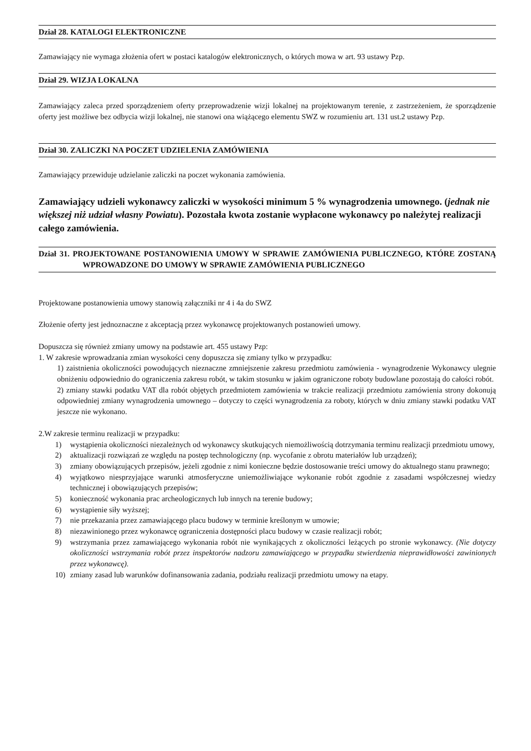Dział 28. KATALOGI ELEKTRONICZNE
Zamawiający nie wymaga złożenia ofert w postaci katalogów elektronicznych, o których mowa w art. 93 ustawy Pzp.
Dział 29. WIZJA LOKALNA
Zamawiający zaleca przed sporządzeniem oferty przeprowadzenie wizji lokalnej na projektowanym terenie, z zastrzeżeniem, że sporządzenie oferty jest możliwe bez odbycia wizji lokalnej, nie stanowi ona wiążącego elementu SWZ w rozumieniu art. 131 ust.2 ustawy Pzp.
Dział 30. ZALICZKI NA POCZET UDZIELENIA ZAMÓWIENIA
Zamawiający przewiduje udzielanie zaliczki na poczet wykonania zamówienia.
Zamawiający udzieli wykonawcy zaliczki w wysokości minimum 5 % wynagrodzenia umownego. (jednak nie większej niż udział własny Powiatu). Pozostała kwota zostanie wypłacone wykonawcy po należytej realizacji całego zamówienia.
Dział 31. PROJEKTOWANE POSTANOWIENIA UMOWY W SPRAWIE ZAMÓWIENIA PUBLICZNEGO, KTÓRE ZOSTANĄ WPROWADZONE DO UMOWY W SPRAWIE ZAMÓWIENIA PUBLICZNEGO
Projektowane postanowienia umowy stanowią załączniki nr 4 i 4a do SWZ
Złożenie oferty jest jednoznaczne z akceptacją przez wykonawcę projektowanych postanowień umowy.
Dopuszcza się również zmiany umowy na podstawie art. 455 ustawy Pzp:
1. W zakresie wprowadzania zmian wysokości ceny dopuszcza się zmiany tylko w przypadku:
1) zaistnienia okoliczności powodujących nieznaczne zmniejszenie zakresu przedmiotu zamówienia - wynagrodzenie Wykonawcy ulegnie obniżeniu odpowiednio do ograniczenia zakresu robót, w takim stosunku w jakim ograniczone roboty budowlane pozostają do całości robót.
2) zmiany stawki podatku VAT dla robót objętych przedmiotem zamówienia w trakcie realizacji przedmiotu zamówienia strony dokonują odpowiedniej zmiany wynagrodzenia umownego – dotyczy to części wynagrodzenia za roboty, których w dniu zmiany stawki podatku VAT jeszcze nie wykonano.
2.W zakresie terminu realizacji w przypadku:
1) wystąpienia okoliczności niezależnych od wykonawcy skutkujących niemożliwością dotrzymania terminu realizacji przedmiotu umowy,
2) aktualizacji rozwiązań ze względu na postęp technologiczny (np. wycofanie z obrotu materiałów lub urządzeń);
3) zmiany obowiązujących przepisów, jeżeli zgodnie z nimi konieczne będzie dostosowanie treści umowy do aktualnego stanu prawnego;
4) wyjątkowo niesprzyjające warunki atmosferyczne uniemożliwiające wykonanie robót zgodnie z zasadami współczesnej wiedzy technicznej i obowiązujących przepisów;
5) konieczność wykonania prac archeologicznych lub innych na terenie budowy;
6) wystąpienie siły wyższej;
7) nie przekazania przez zamawiającego placu budowy w terminie kreślonym w umowie;
8) niezawinionego przez wykonawcę ograniczenia dostępności placu budowy w czasie realizacji robót;
9) wstrzymania przez zamawiającego wykonania robót nie wynikających z okoliczności leżących po stronie wykonawcy. (Nie dotyczy okoliczności wstrzymania robót przez inspektorów nadzoru zamawiającego w przypadku stwierdzenia nieprawidłowości zawinionych przez wykonawcę).
10) zmiany zasad lub warunków dofinansowania zadania, podziału realizacji przedmiotu umowy na etapy.